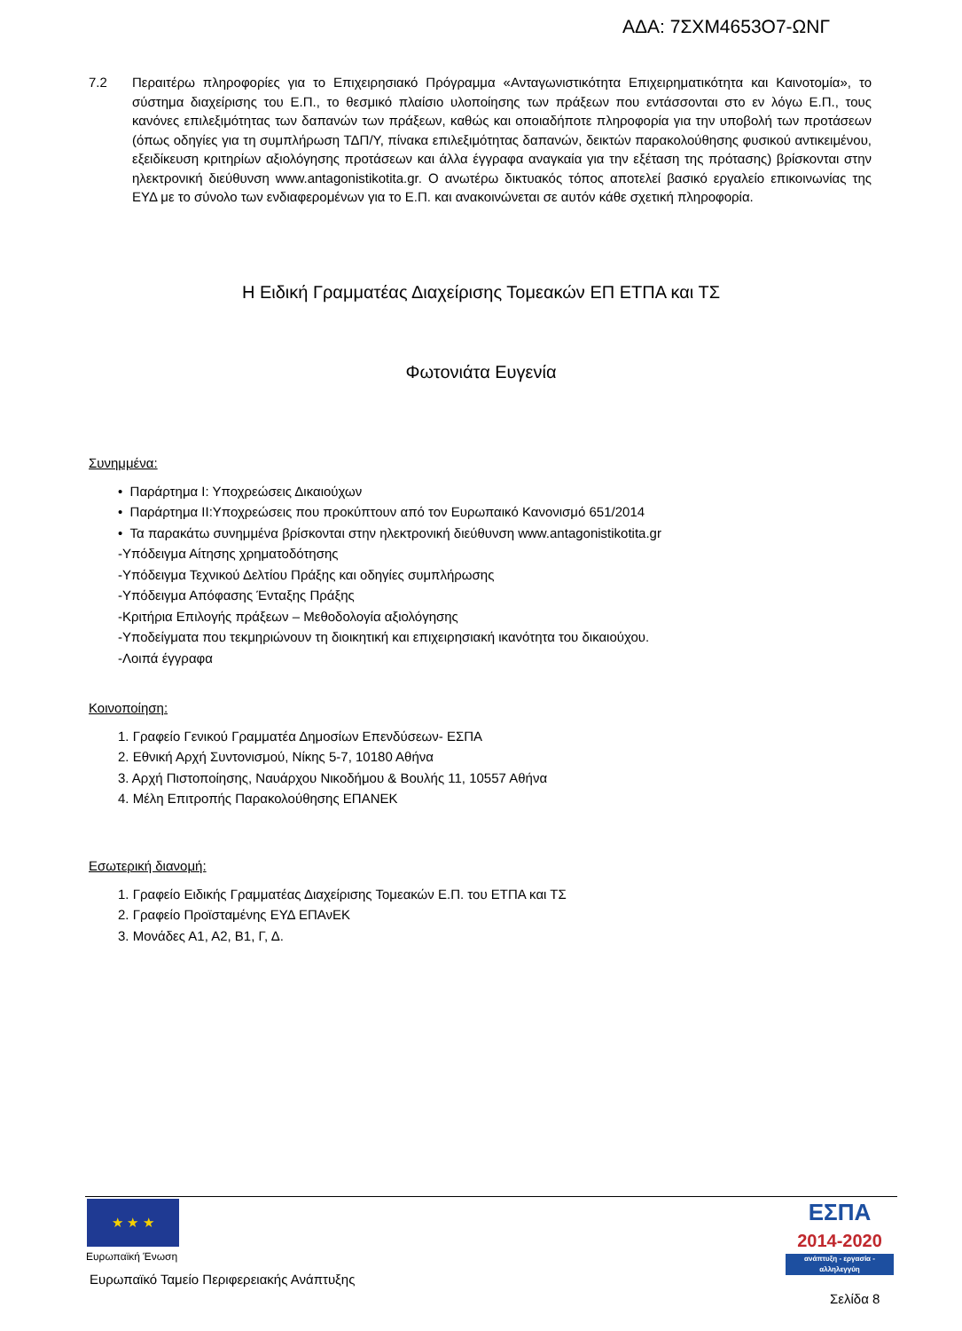ΑΔΑ: 7ΣΧΜ4653Ο7-ΩΝΓ
7.2 Περαιτέρω πληροφορίες για το Επιχειρησιακό Πρόγραμμα «Ανταγωνιστικότητα Επιχειρηματικότητα και Καινοτομία», το σύστημα διαχείρισης του Ε.Π., το θεσμικό πλαίσιο υλοποίησης των πράξεων που εντάσσονται στο εν λόγω Ε.Π., τους κανόνες επιλεξιμότητας των δαπανών των πράξεων, καθώς και οποιαδήποτε πληροφορία για την υποβολή των προτάσεων (όπως οδηγίες για τη συμπλήρωση ΤΔΠ/Υ, πίνακα επιλεξιμότητας δαπανών, δεικτών παρακολούθησης φυσικού αντικειμένου, εξειδίκευση κριτηρίων αξιολόγησης προτάσεων και άλλα έγγραφα αναγκαία για την εξέταση της πρότασης) βρίσκονται στην ηλεκτρονική διεύθυνση www.antagonistikotita.gr. Ο ανωτέρω δικτυακός τόπος αποτελεί βασικό εργαλείο επικοινωνίας της ΕΥΔ με το σύνολο των ενδιαφερομένων για το Ε.Π. και ανακοινώνεται σε αυτόν κάθε σχετική πληροφορία.
Η Ειδική Γραμματέας Διαχείρισης Τομεακών ΕΠ ΕΤΠΑ και ΤΣ
Φωτονιάτα Ευγενία
Συνημμένα:
• Παράρτημα Ι: Υποχρεώσεις Δικαιούχων
• Παράρτημα ΙΙ:Υποχρεώσεις που προκύπτουν από τον Ευρωπαικό Κανονισμό 651/2014
• Τα παρακάτω συνημμένα βρίσκονται στην ηλεκτρονική διεύθυνση www.antagonistikotita.gr
-Υπόδειγμα Αίτησης χρηματοδότησης
-Υπόδειγμα Τεχνικού Δελτίου Πράξης και οδηγίες συμπλήρωσης
-Υπόδειγμα Απόφασης Ένταξης Πράξης
-Κριτήρια Επιλογής πράξεων – Μεθοδολογία αξιολόγησης
-Υποδείγματα που τεκμηριώνουν τη διοικητική και επιχειρησιακή ικανότητα του δικαιούχου.
-Λοιπά έγγραφα
Κοινοποίηση:
1. Γραφείο Γενικού Γραμματέα Δημοσίων Επενδύσεων- ΕΣΠΑ
2. Εθνική Αρχή Συντονισμού, Νίκης 5-7, 10180 Αθήνα
3. Αρχή Πιστοποίησης, Ναυάρχου Νικοδήμου & Βουλής 11, 10557 Αθήνα
4. Μέλη Επιτροπής Παρακολούθησης ΕΠΑΝΕΚ
Εσωτερική διανομή:
1. Γραφείο Ειδικής Γραμματέας Διαχείρισης Τομεακών Ε.Π. του ΕΤΠΑ και ΤΣ
2. Γραφείο Προϊσταμένης ΕΥΔ ΕΠΑνΕΚ
3. Μονάδες Α1, Α2, Β1, Γ, Δ.
★ ★ ★
Ευρωπαϊκή Ένωση
Ευρωπαϊκό Ταμείο Περιφερειακής Ανάπτυξης
ΕΣΠΑ
2014-2020
ανάπτυξη - εργασία - αλληλεγγύη
Σελίδα 8